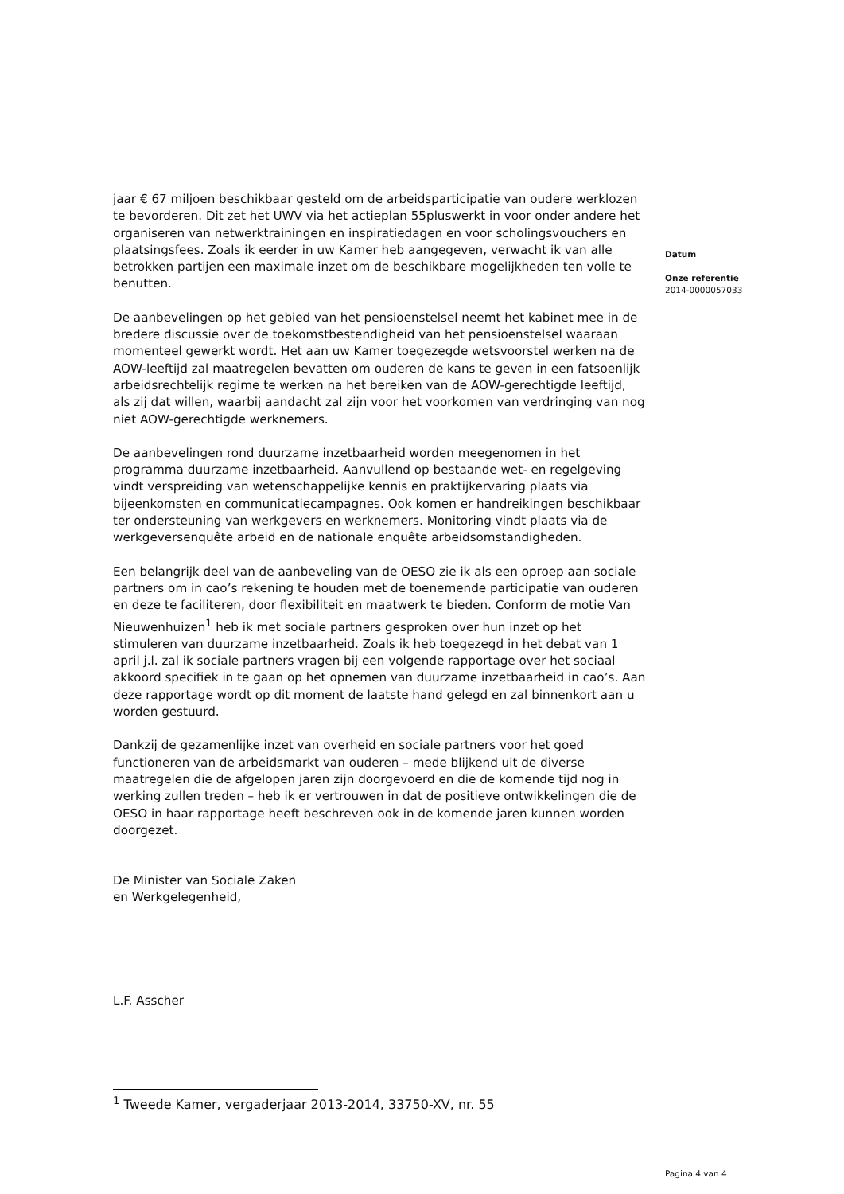jaar € 67 miljoen beschikbaar gesteld om de arbeidsparticipatie van oudere werklozen te bevorderen. Dit zet het UWV via het actieplan 55pluswerkt in voor onder andere het organiseren van netwerktrainingen en inspiratiedagen en voor scholingsvouchers en plaatsingsfees. Zoals ik eerder in uw Kamer heb aangegeven, verwacht ik van alle betrokken partijen een maximale inzet om de beschikbare mogelijkheden ten volle te benutten.
De aanbevelingen op het gebied van het pensioenstelsel neemt het kabinet mee in de bredere discussie over de toekomstbestendigheid van het pensioenstelsel waaraan momenteel gewerkt wordt. Het aan uw Kamer toegezegde wetsvoorstel werken na de AOW-leeftijd zal maatregelen bevatten om ouderen de kans te geven in een fatsoenlijk arbeidsrechtelijk regime te werken na het bereiken van de AOW-gerechtigde leeftijd, als zij dat willen, waarbij aandacht zal zijn voor het voorkomen van verdringing van nog niet AOW-gerechtigde werknemers.
De aanbevelingen rond duurzame inzetbaarheid worden meegenomen in het programma duurzame inzetbaarheid. Aanvullend op bestaande wet- en regelgeving vindt verspreiding van wetenschappelijke kennis en praktijkervaring plaats via bijeenkomsten en communicatiecampagnes. Ook komen er handreikingen beschikbaar ter ondersteuning van werkgevers en werknemers. Monitoring vindt plaats via de werkgeversenquête arbeid en de nationale enquête arbeidsomstandigheden.
Een belangrijk deel van de aanbeveling van de OESO zie ik als een oproep aan sociale partners om in cao’s rekening te houden met de toenemende participatie van ouderen en deze te faciliteren, door flexibiliteit en maatwerk te bieden. Conform de motie Van Nieuwenhuizen<sup>1</sup> heb ik met sociale partners gesproken over hun inzet op het stimuleren van duurzame inzetbaarheid. Zoals ik heb toegezegd in het debat van 1 april j.l. zal ik sociale partners vragen bij een volgende rapportage over het sociaal akkoord specifiek in te gaan op het opnemen van duurzame inzetbaarheid in cao’s. Aan deze rapportage wordt op dit moment de laatste hand gelegd en zal binnenkort aan u worden gestuurd.
Dankzij de gezamenlijke inzet van overheid en sociale partners voor het goed functioneren van de arbeidsmarkt van ouderen – mede blijkend uit de diverse maatregelen die de afgelopen jaren zijn doorgevoerd en die de komende tijd nog in werking zullen treden – heb ik er vertrouwen in dat de positieve ontwikkelingen die de OESO in haar rapportage heeft beschreven ook in de komende jaren kunnen worden doorgezet.
De Minister van Sociale Zaken
en Werkgelegenheid,
L.F. Asscher
Datum
Onze referentie
2014-0000057033
<sup>1</sup> Tweede Kamer, vergaderjaar 2013-2014, 33750-XV, nr. 55
Pagina 4 van 4